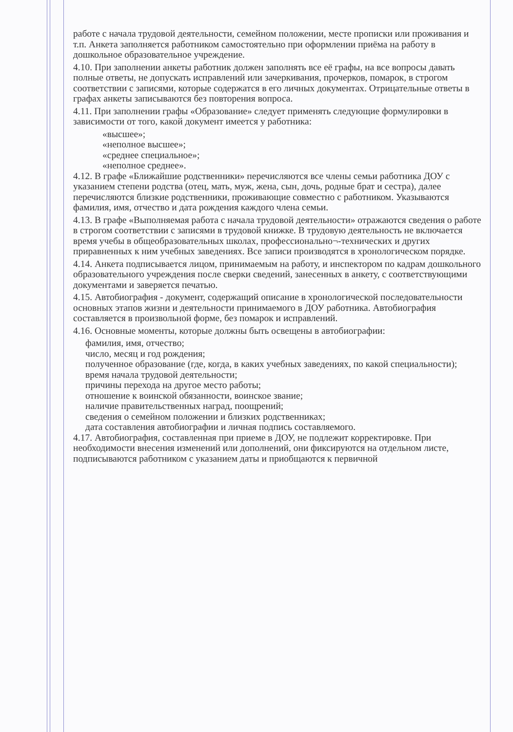работе с начала трудовой деятельности, семейном положении, месте прописки или проживания и т.п. Анкета заполняется работником самостоятельно при оформлении приёма на работу в дошкольное образовательное учреждение.
4.10. При заполнении анкеты работник должен заполнять все её графы, на все вопросы давать полные ответы, не допускать исправлений или зачеркивания, прочерков, помарок, в строгом соответствии с записями, которые содержатся в его личных документах. Отрицательные ответы в графах анкеты записываются без повторения вопроса.
4.11. При заполнении графы «Образование» следует применять следующие формулировки в зависимости от того, какой документ имеется у работника:
«высшее»;
«неполное высшее»;
«среднее специальное»;
«неполное среднее».
4.12. В графе «Ближайшие родственники» перечисляются все члены семьи работника ДОУ с указанием степени родства (отец, мать, муж, жена, сын, дочь, родные брат и сестра), далее перечисляются близкие родственники, проживающие совместно с работником. Указываются фамилия, имя, отчество и дата рождения каждого члена семьи.
4.13. В графе «Выполняемая работа с начала трудовой деятельности» отражаются сведения о работе в строгом соответствии с записями в трудовой книжке. В трудовую деятельность не включается время учебы в общеобразовательных школах, профессионально¬-технических и других приравненных к ним учебных заведениях. Все записи производятся в хронологическом порядке.
4.14. Анкета подписывается лицом, принимаемым на работу, и инспектором по кадрам дошкольного образовательного учреждения после сверки сведений, занесенных в анкету, с соответствующими документами и заверяется печатью.
4.15. Автобиография - документ, содержащий описание в хронологической последовательности основных этапов жизни и деятельности принимаемого в ДОУ работника. Автобиография составляется в произвольной форме, без помарок и исправлений.
4.16. Основные моменты, которые должны быть освещены в автобиографии:
фамилия, имя, отчество;
число, месяц и год рождения;
полученное образование (где, когда, в каких учебных заведениях, по какой специальности);
время начала трудовой деятельности;
причины перехода на другое место работы;
отношение к воинской обязанности, воинское звание;
наличие правительственных наград, поощрений;
сведения о семейном положении и близких родственниках;
дата составления автобиографии и личная подпись составляемого.
4.17. Автобиография, составленная при приеме в ДОУ, не подлежит корректировке. При необходимости внесения изменений или дополнений, они фиксируются на отдельном листе, подписываются работником с указанием даты и приобщаются к первичной